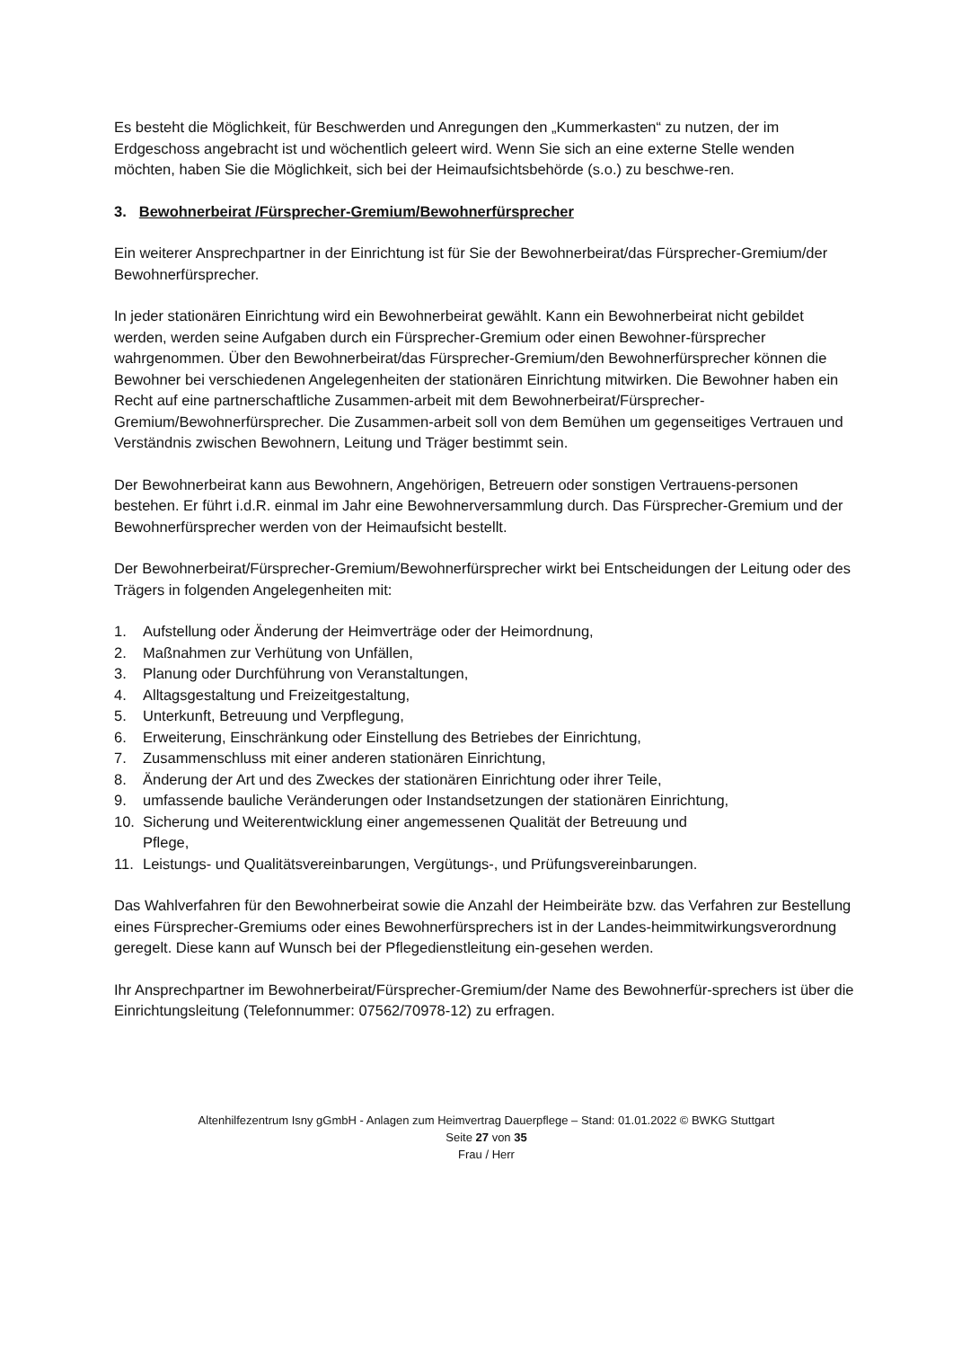Es besteht die Möglichkeit, für Beschwerden und Anregungen den „Kummerkasten“ zu nutzen, der im Erdgeschoss angebracht ist und wöchentlich geleert wird. Wenn Sie sich an eine externe Stelle wenden möchten, haben Sie die Möglichkeit, sich bei der Heimaufsichtsbehörde (s.o.) zu beschwe-ren.
3. Bewohnerbeirat /Fürsprecher-Gremium/Bewohnerfürsprecher
Ein weiterer Ansprechpartner in der Einrichtung ist für Sie der Bewohnerbeirat/das Fürsprecher-Gremium/der Bewohnerfürsprecher.
In jeder stationären Einrichtung wird ein Bewohnerbeirat gewählt. Kann ein Bewohnerbeirat nicht gebildet werden, werden seine Aufgaben durch ein Fürsprecher-Gremium oder einen Bewohner-fürsprecher wahrgenommen. Über den Bewohnerbeirat/das Fürsprecher-Gremium/den Bewohnerfürsprecher können die Bewohner bei verschiedenen Angelegenheiten der stationären Einrichtung mitwirken. Die Bewohner haben ein Recht auf eine partnerschaftliche Zusammen-arbeit mit dem Bewohnerbeirat/Fürsprecher-Gremium/Bewohnerfürsprecher. Die Zusammen-arbeit soll von dem Bemühen um gegenseitiges Vertrauen und Verständnis zwischen Bewohnern, Leitung und Träger bestimmt sein.
Der Bewohnerbeirat kann aus Bewohnern, Angehörigen, Betreuern oder sonstigen Vertrauens-personen bestehen. Er führt i.d.R. einmal im Jahr eine Bewohnerversammlung durch. Das Fürsprecher-Gremium und der Bewohnerfürsprecher werden von der Heimaufsicht bestellt.
Der Bewohnerbeirat/Fürsprecher-Gremium/Bewohnerfürsprecher wirkt bei Entscheidungen der Leitung oder des Trägers in folgenden Angelegenheiten mit:
1. Aufstellung oder Änderung der Heimverträge oder der Heimordnung,
2. Maßnahmen zur Verhütung von Unfällen,
3. Planung oder Durchführung von Veranstaltungen,
4. Alltagsgestaltung und Freizeitgestaltung,
5. Unterkunft, Betreuung und Verpflegung,
6. Erweiterung, Einschränkung oder Einstellung des Betriebes der Einrichtung,
7. Zusammenschluss mit einer anderen stationären Einrichtung,
8. Änderung der Art und des Zweckes der stationären Einrichtung oder ihrer Teile,
9. umfassende bauliche Veränderungen oder Instandsetzungen der stationären Einrichtung,
10. Sicherung und Weiterentwicklung einer angemessenen Qualität der Betreuung und
Pflege,
11. Leistungs- und Qualitätsvereinbarungen, Vergütungs-, und Prüfungsvereinbarungen.
Das Wahlverfahren für den Bewohnerbeirat sowie die Anzahl der Heimbeiräte bzw. das Verfahren zur Bestellung eines Fürsprecher-Gremiums oder eines Bewohnerfürsprechers ist in der Landes-heimmitwirkungsverordnung geregelt. Diese kann auf Wunsch bei der Pflegedienstleitung ein-gesehen werden.
Ihr Ansprechpartner im Bewohnerbeirat/Fürsprecher-Gremium/der Name des Bewohnerfür-sprechers ist über die Einrichtungsleitung (Telefonnummer: 07562/70978-12) zu erfragen.
Altenhilfezentrum Isny gGmbH - Anlagen zum Heimvertrag Dauerpflege – Stand: 01.01.2022 © BWKG Stuttgart
Seite 27 von 35
Frau / Herr